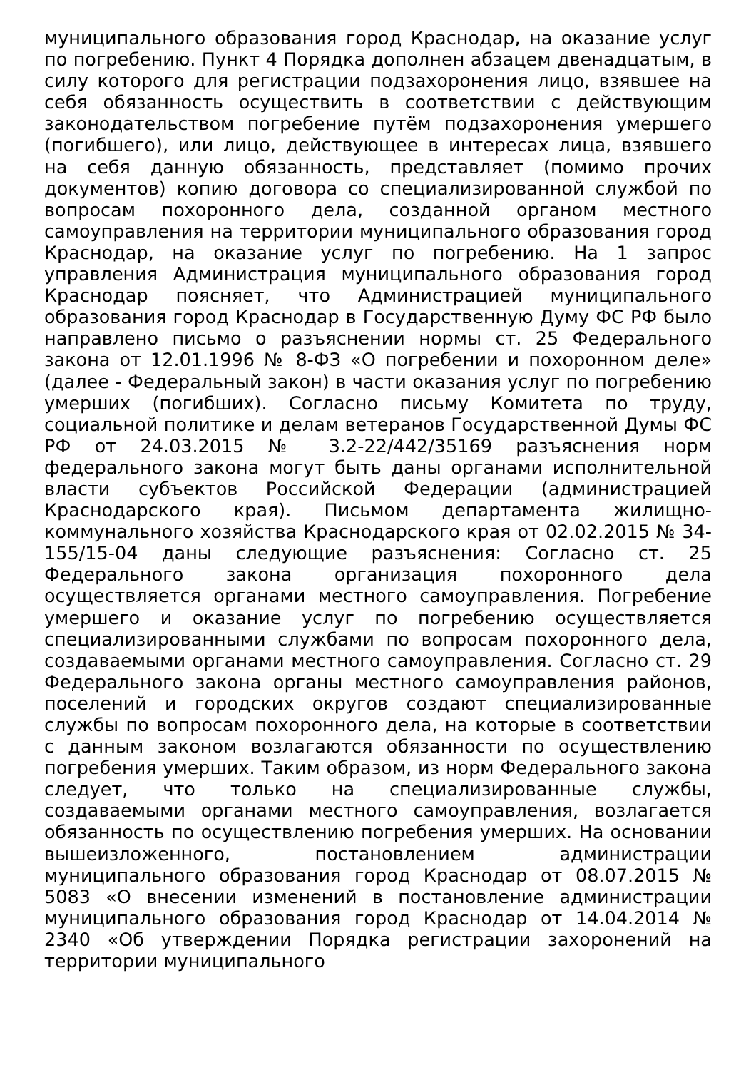муниципального образования город Краснодар, на оказание услуг по погребению. Пункт 4 Порядка дополнен абзацем двенадцатым, в силу которого для регистрации подзахоронения лицо, взявшее на себя обязанность осуществить в соответствии с действующим законодательством погребение путём подзахоронения умершего (погибшего), или лицо, действующее в интересах лица, взявшего на себя данную обязанность, представляет (помимо прочих документов) копию договора со специализированной службой по вопросам похоронного дела, созданной органом местного самоуправления на территории муниципального образования город Краснодар, на оказание услуг по погребению. На 1 запрос управления Администрация муниципального образования город Краснодар поясняет, что Администрацией муниципального образования город Краснодар в Государственную Думу ФС РФ было направлено письмо о разъяснении нормы ст. 25 Федерального закона от 12.01.1996 № 8-ФЗ «О погребении и похоронном деле» (далее - Федеральный закон) в части оказания услуг по погребению умерших (погибших). Согласно письму Комитета по труду, социальной политике и делам ветеранов Государственной Думы ФС РФ от 24.03.2015 № 3.2-22/442/35169 разъяснения норм федерального закона могут быть даны органами исполнительной власти субъектов Российской Федерации (администрацией Краснодарского края). Письмом департамента жилищно-коммунального хозяйства Краснодарского края от 02.02.2015 № 34-155/15-04 даны следующие разъяснения: Согласно ст. 25 Федерального закона организация похоронного дела осуществляется органами местного самоуправления. Погребение умершего и оказание услуг по погребению осуществляется специализированными службами по вопросам похоронного дела, создаваемыми органами местного самоуправления. Согласно ст. 29 Федерального закона органы местного самоуправления районов, поселений и городских округов создают специализированные службы по вопросам похоронного дела, на которые в соответствии с данным законом возлагаются обязанности по осуществлению погребения умерших. Таким образом, из норм Федерального закона следует, что только на специализированные службы, создаваемыми органами местного самоуправления, возлагается обязанность по осуществлению погребения умерших. На основании вышеизложенного, постановлением администрации муниципального образования город Краснодар от 08.07.2015 № 5083 «О внесении изменений в постановление администрации муниципального образования город Краснодар от 14.04.2014 № 2340 «Об утверждении Порядка регистрации захоронений на территории муниципального